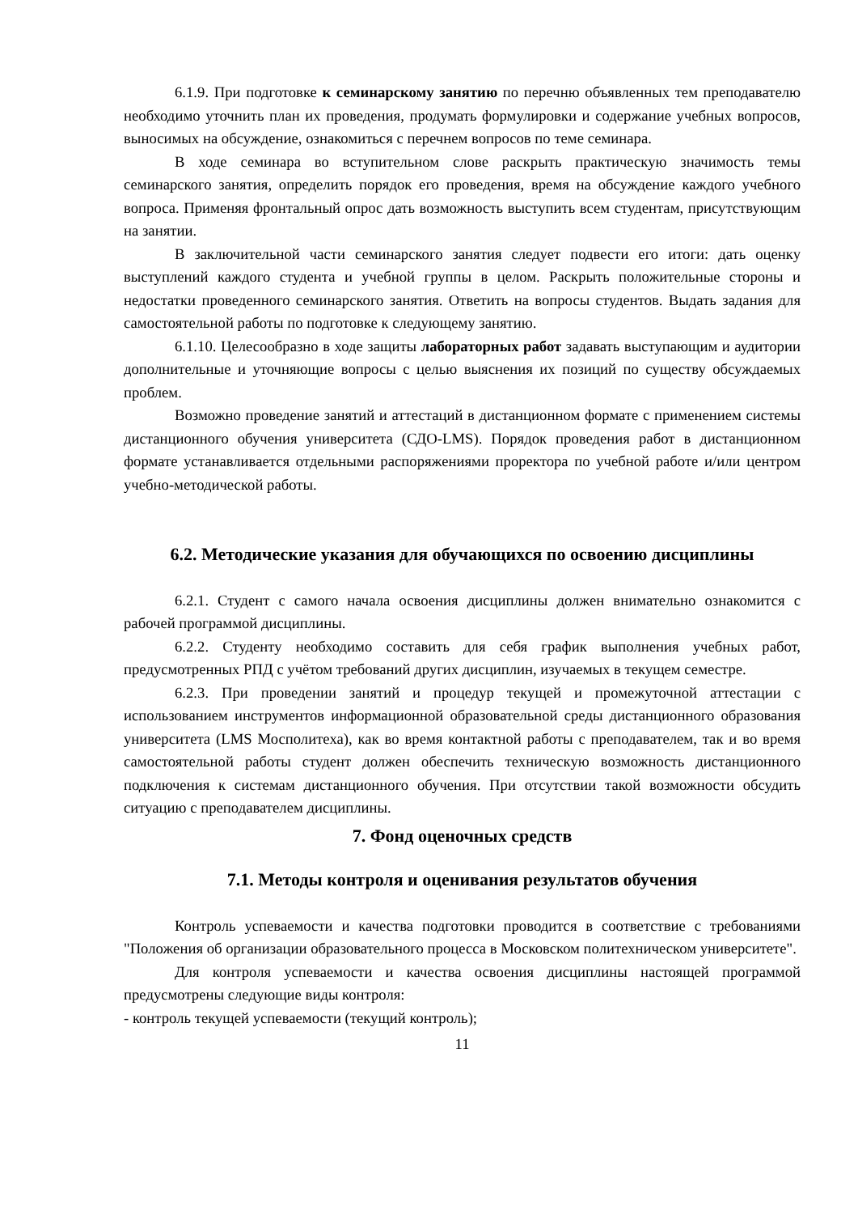6.1.9. При подготовке к семинарскому занятию по перечню объявленных тем преподавателю необходимо уточнить план их проведения, продумать формулировки и содержание учебных вопросов, выносимых на обсуждение, ознакомиться с перечнем вопросов по теме семинара.
В ходе семинара во вступительном слове раскрыть практическую значимость темы семинарского занятия, определить порядок его проведения, время на обсуждение каждого учебного вопроса. Применяя фронтальный опрос дать возможность выступить всем студентам, присутствующим на занятии.
В заключительной части семинарского занятия следует подвести его итоги: дать оценку выступлений каждого студента и учебной группы в целом. Раскрыть положительные стороны и недостатки проведенного семинарского занятия. Ответить на вопросы студентов. Выдать задания для самостоятельной работы по подготовке к следующему занятию.
6.1.10. Целесообразно в ходе защиты лабораторных работ задавать выступающим и аудитории дополнительные и уточняющие вопросы с целью выяснения их позиций по существу обсуждаемых проблем.
Возможно проведение занятий и аттестаций в дистанционном формате с применением системы дистанционного обучения университета (СДО-LMS). Порядок проведения работ в дистанционном формате устанавливается отдельными распоряжениями проректора по учебной работе и/или центром учебно-методической работы.
6.2. Методические указания для обучающихся по освоению дисциплины
6.2.1. Студент с самого начала освоения дисциплины должен внимательно ознакомится с рабочей программой дисциплины.
6.2.2. Студенту необходимо составить для себя график выполнения учебных работ, предусмотренных РПД с учётом требований других дисциплин, изучаемых в текущем семестре.
6.2.3. При проведении занятий и процедур текущей и промежуточной аттестации с использованием инструментов информационной образовательной среды дистанционного образования университета (LMS Мосполитеха), как во время контактной работы с преподавателем, так и во время самостоятельной работы студент должен обеспечить техническую возможность дистанционного подключения к системам дистанционного обучения. При отсутствии такой возможности обсудить ситуацию с преподавателем дисциплины.
7. Фонд оценочных средств
7.1. Методы контроля и оценивания результатов обучения
Контроль успеваемости и качества подготовки проводится в соответствие с требованиями "Положения об организации образовательного процесса в Московском политехническом университете".
Для контроля успеваемости и качества освоения дисциплины настоящей программой предусмотрены следующие виды контроля:
- контроль текущей успеваемости (текущий контроль);
11